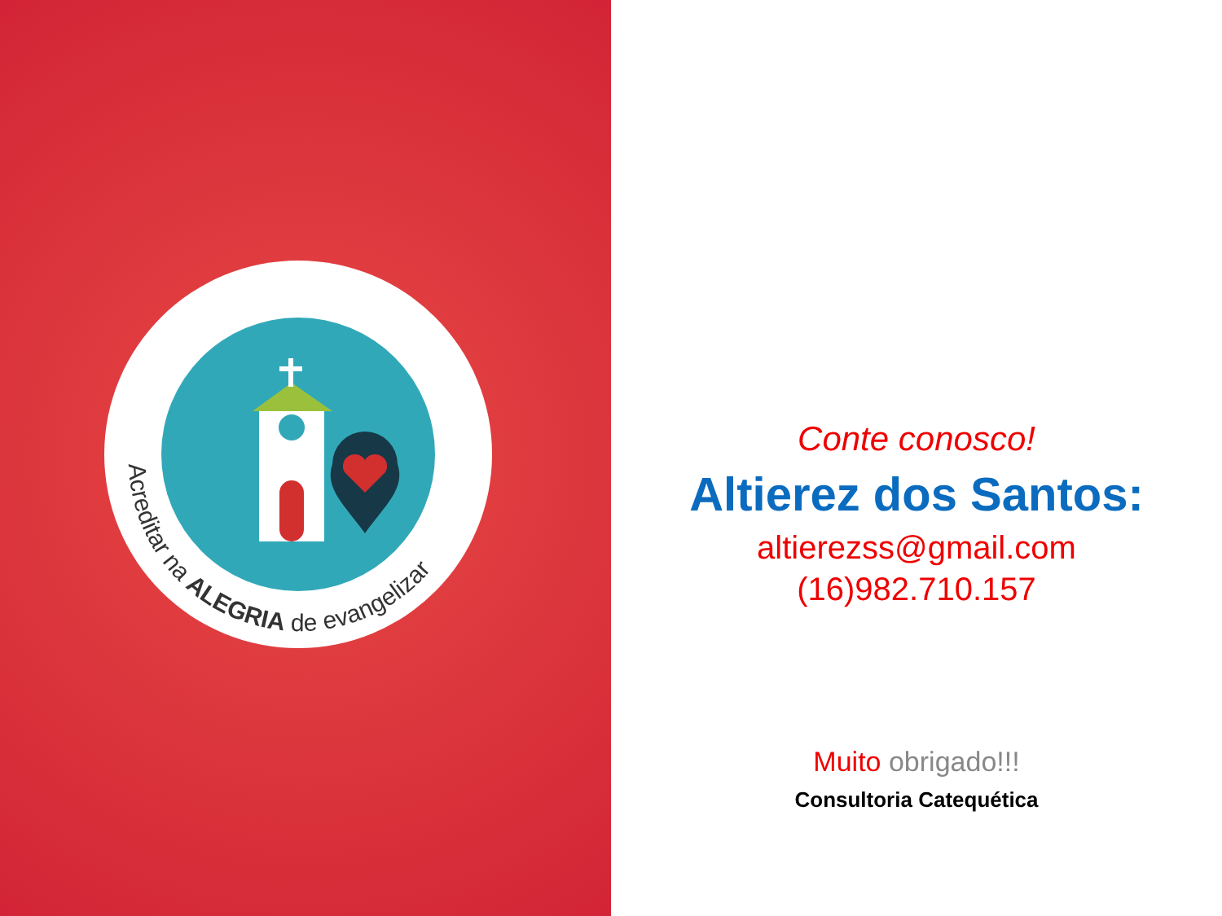Acreditar na ALEGRIA de evangelizar
Conte conosco!
Altierez dos Santos:
altierezss@gmail.com
(16)982.710.157
Muito obrigado!!!
Consultoria Catequética